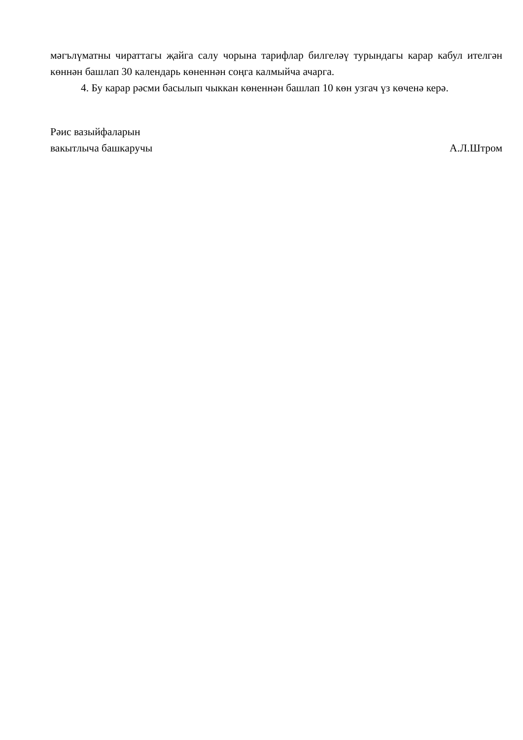мәгълүматны чираттагы җайга салу чорына тарифлар билгеләү турындагы карар кабул ителгән көннән башлап 30 календарь көненнән соңга калмыйча ачарга.
4. Бу карар рәсми басылып чыккан көненнән башлап 10 көн узгач үз көченә керә.
Рәис вазыйфаларын
вакытлыча башкаручы
А.Л.Штром